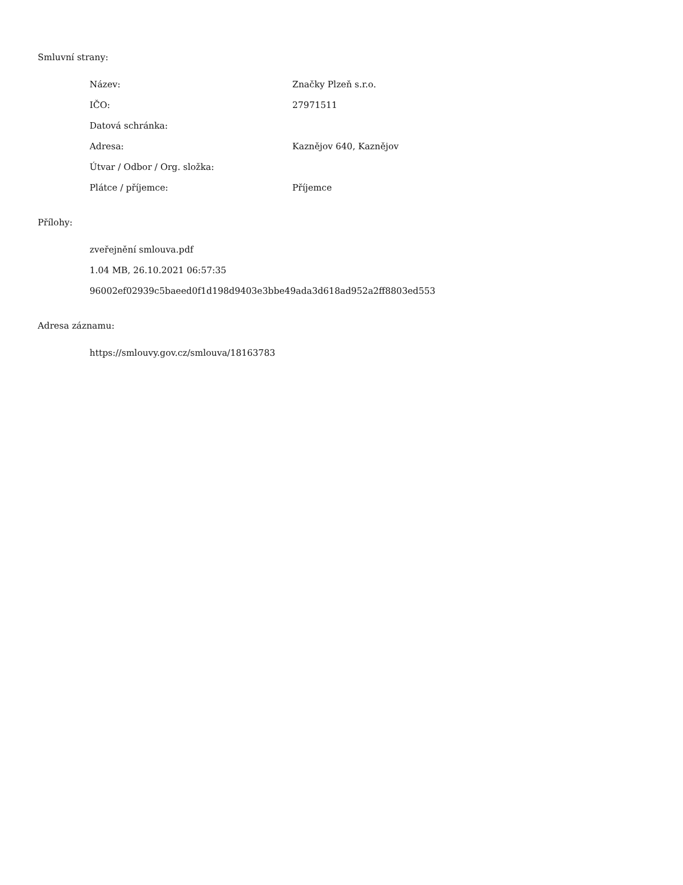Smluvní strany:
| Název: | Značky Plzeň s.r.o. |
| IČO: | 27971511 |
| Datová schránka: | |
| Adresa: | Kaznějov 640, Kaznějov |
| Útvar / Odbor / Org. složka: | |
| Plátce / příjemce: | Příjemce |
Přílohy:
zveřejnění smlouva.pdf
1.04 MB, 26.10.2021 06:57:35
96002ef02939c5baeed0f1d198d9403e3bbe49ada3d618ad952a2ff8803ed553
Adresa záznamu:
https://smlouvy.gov.cz/smlouva/18163783